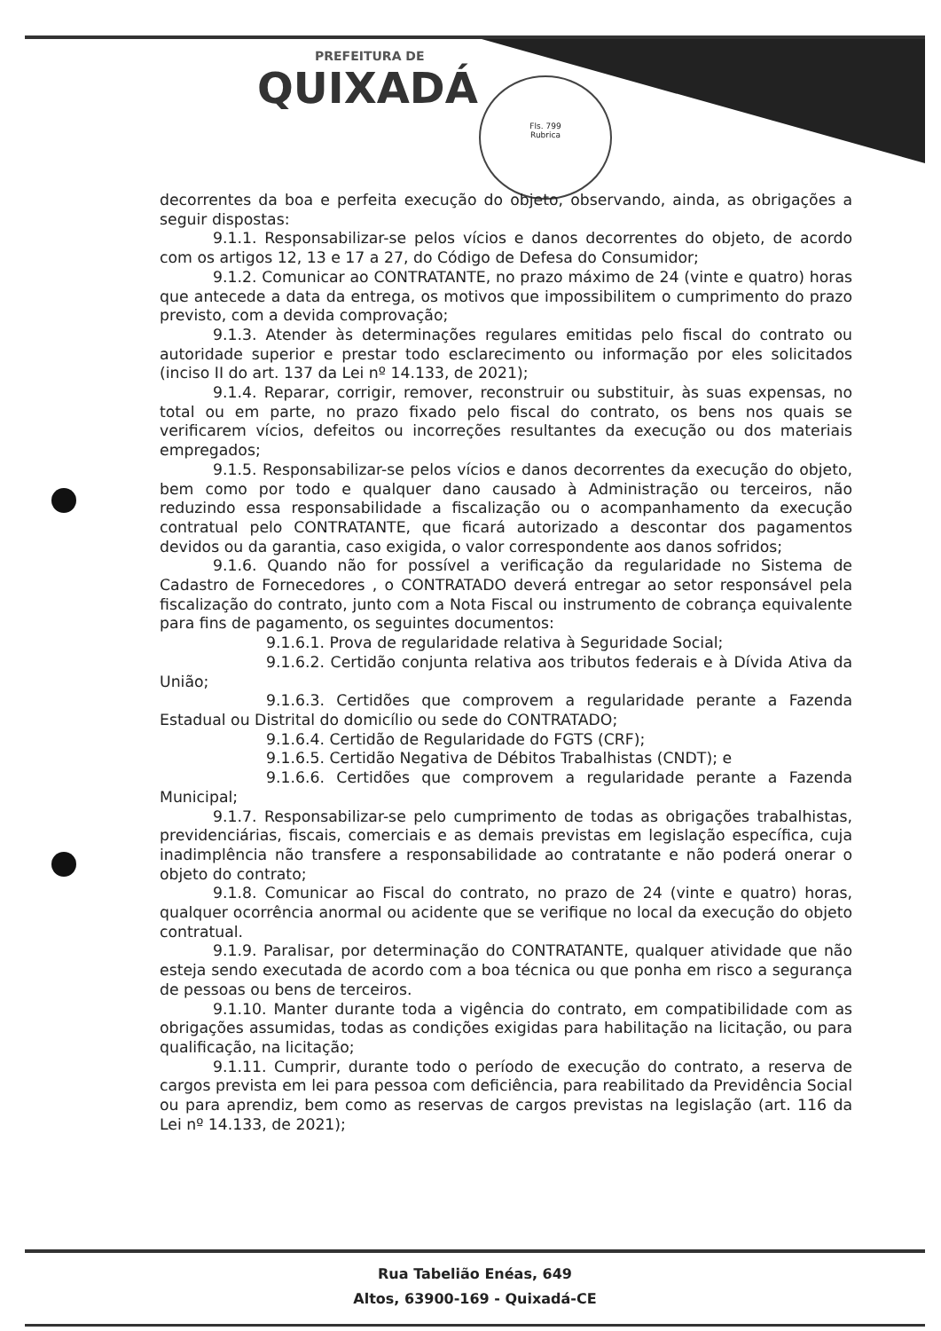PREFEITURA DE
QUIXADÁ
Fls. 799
Rubrica
decorrentes da boa e perfeita execução do objeto, observando, ainda, as obrigações a seguir dispostas:
9.1.1. Responsabilizar-se pelos vícios e danos decorrentes do objeto, de acordo com os artigos 12, 13 e 17 a 27, do Código de Defesa do Consumidor;
9.1.2. Comunicar ao CONTRATANTE, no prazo máximo de 24 (vinte e quatro) horas que antecede a data da entrega, os motivos que impossibilitem o cumprimento do prazo previsto, com a devida comprovação;
9.1.3. Atender às determinações regulares emitidas pelo fiscal do contrato ou autoridade superior e prestar todo esclarecimento ou informação por eles solicitados (inciso II do art. 137 da Lei nº 14.133, de 2021);
9.1.4. Reparar, corrigir, remover, reconstruir ou substituir, às suas expensas, no total ou em parte, no prazo fixado pelo fiscal do contrato, os bens nos quais se verificarem vícios, defeitos ou incorreções resultantes da execução ou dos materiais empregados;
9.1.5. Responsabilizar-se pelos vícios e danos decorrentes da execução do objeto, bem como por todo e qualquer dano causado à Administração ou terceiros, não reduzindo essa responsabilidade a fiscalização ou o acompanhamento da execução contratual pelo CONTRATANTE, que ficará autorizado a descontar dos pagamentos devidos ou da garantia, caso exigida, o valor correspondente aos danos sofridos;
9.1.6. Quando não for possível a verificação da regularidade no Sistema de Cadastro de Fornecedores , o CONTRATADO deverá entregar ao setor responsável pela fiscalização do contrato, junto com a Nota Fiscal ou instrumento de cobrança equivalente para fins de pagamento, os seguintes documentos:
9.1.6.1. Prova de regularidade relativa à Seguridade Social;
9.1.6.2. Certidão conjunta relativa aos tributos federais e à Dívida Ativa da União;
9.1.6.3. Certidões que comprovem a regularidade perante a Fazenda Estadual ou Distrital do domicílio ou sede do CONTRATADO;
9.1.6.4. Certidão de Regularidade do FGTS (CRF);
9.1.6.5. Certidão Negativa de Débitos Trabalhistas (CNDT); e
9.1.6.6. Certidões que comprovem a regularidade perante a Fazenda Municipal;
9.1.7. Responsabilizar-se pelo cumprimento de todas as obrigações trabalhistas, previdenciárias, fiscais, comerciais e as demais previstas em legislação específica, cuja inadimplência não transfere a responsabilidade ao contratante e não poderá onerar o objeto do contrato;
9.1.8. Comunicar ao Fiscal do contrato, no prazo de 24 (vinte e quatro) horas, qualquer ocorrência anormal ou acidente que se verifique no local da execução do objeto contratual.
9.1.9. Paralisar, por determinação do CONTRATANTE, qualquer atividade que não esteja sendo executada de acordo com a boa técnica ou que ponha em risco a segurança de pessoas ou bens de terceiros.
9.1.10. Manter durante toda a vigência do contrato, em compatibilidade com as obrigações assumidas, todas as condições exigidas para habilitação na licitação, ou para qualificação, na licitação;
9.1.11. Cumprir, durante todo o período de execução do contrato, a reserva de cargos prevista em lei para pessoa com deficiência, para reabilitado da Previdência Social ou para aprendiz, bem como as reservas de cargos previstas na legislação (art. 116 da Lei nº 14.133, de 2021);
Rua Tabelião Enéas, 649
Altos, 63900-169 - Quixadá-CE